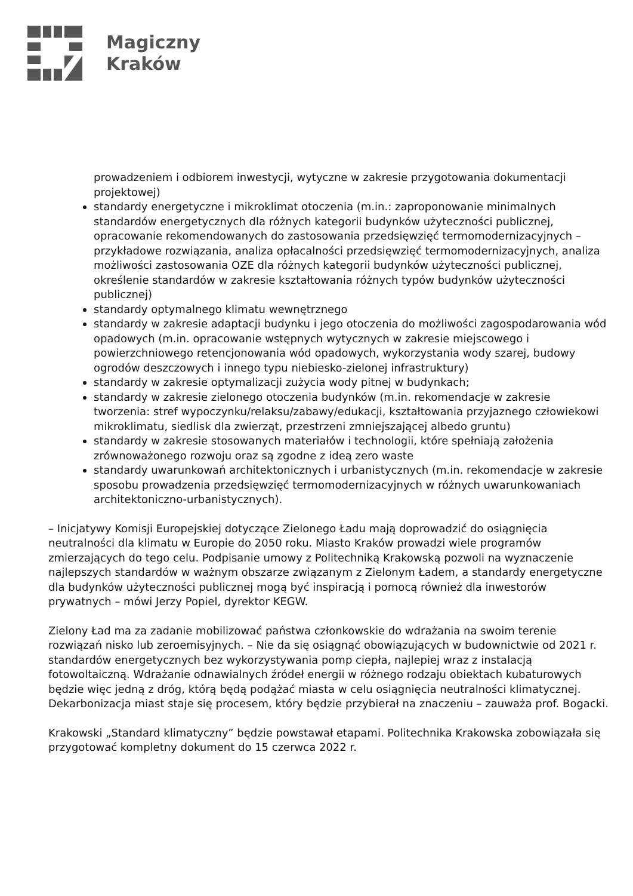Magiczny
Kraków
prowadzeniem i odbiorem inwestycji, wytyczne w zakresie przygotowania dokumentacji projektowej)
standardy energetyczne i mikroklimat otoczenia (m.in.: zaproponowanie minimalnych standardów energetycznych dla różnych kategorii budynków użyteczności publicznej, opracowanie rekomendowanych do zastosowania przedsięwzięć termomodernizacyjnych – przykładowe rozwiązania, analiza opłacalności przedsięwzięć termomodernizacyjnych, analiza możliwości zastosowania OZE dla różnych kategorii budynków użyteczności publicznej, określenie standardów w zakresie kształtowania różnych typów budynków użyteczności publicznej)
standardy optymalnego klimatu wewnętrznego
standardy w zakresie adaptacji budynku i jego otoczenia do możliwości zagospodarowania wód opadowych (m.in. opracowanie wstępnych wytycznych w zakresie miejscowego i powierzchniowego retencjonowania wód opadowych, wykorzystania wody szarej, budowy ogrodów deszczowych i innego typu niebiesko-zielonej infrastruktury)
standardy w zakresie optymalizacji zużycia wody pitnej w budynkach;
standardy w zakresie zielonego otoczenia budynków (m.in. rekomendacje w zakresie tworzenia: stref wypoczynku/relaksu/zabawy/edukacji, kształtowania przyjaznego człowiekowi mikroklimatu, siedlisk dla zwierząt, przestrzeni zmniejszającej albedo gruntu)
standardy w zakresie stosowanych materiałów i technologii, które spełniają założenia zrównoważonego rozwoju oraz są zgodne z ideą zero waste
standardy uwarunkowań architektonicznych i urbanistycznych (m.in. rekomendacje w zakresie sposobu prowadzenia przedsięwzięć termomodernizacyjnych w różnych uwarunkowaniach architektoniczno-urbanistycznych).
– Inicjatywy Komisji Europejskiej dotyczące Zielonego Ładu mają doprowadzić do osiągnięcia neutralności dla klimatu w Europie do 2050 roku. Miasto Kraków prowadzi wiele programów zmierzających do tego celu. Podpisanie umowy z Politechniką Krakowską pozwoli na wyznaczenie najlepszych standardów w ważnym obszarze związanym z Zielonym Ładem, a standardy energetyczne dla budynków użyteczności publicznej mogą być inspiracją i pomocą również dla inwestorów prywatnych – mówi Jerzy Popiel, dyrektor KEGW.
Zielony Ład ma za zadanie mobilizować państwa członkowskie do wdrażania na swoim terenie rozwiązań nisko lub zeroemisyjnych. – Nie da się osiągnąć obowiązujących w budownictwie od 2021 r. standardów energetycznych bez wykorzystywania pomp ciepła, najlepiej wraz z instalacją fotowoltaiczną. Wdrażanie odnawialnych źródeł energii w różnego rodzaju obiektach kubaturowych będzie więc jedną z dróg, którą będą podążać miasta w celu osiągnięcia neutralności klimatycznej. Dekarbonizacja miast staje się procesem, który będzie przybierał na znaczeniu – zauważa prof. Bogacki.
Krakowski „Standard klimatyczny” będzie powstawał etapami. Politechnika Krakowska zobowiązała się przygotować kompletny dokument do 15 czerwca 2022 r.